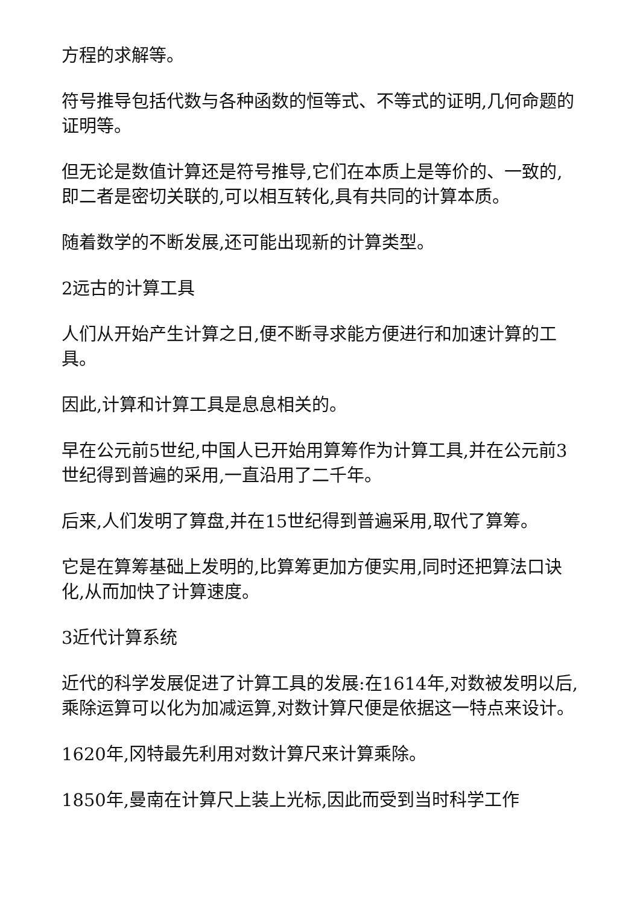方程的求解等。
符号推导包括代数与各种函数的恒等式、不等式的证明,几何命题的证明等。
但无论是数值计算还是符号推导,它们在本质上是等价的、一致的,即二者是密切关联的,可以相互转化,具有共同的计算本质。
随着数学的不断发展,还可能出现新的计算类型。
2远古的计算工具
人们从开始产生计算之日,便不断寻求能方便进行和加速计算的工具。
因此,计算和计算工具是息息相关的。
早在公元前5世纪,中国人已开始用算筹作为计算工具,并在公元前3世纪得到普遍的采用,一直沿用了二千年。
后来,人们发明了算盘,并在15世纪得到普遍采用,取代了算筹。
它是在算筹基础上发明的,比算筹更加方便实用,同时还把算法口诀化,从而加快了计算速度。
3近代计算系统
近代的科学发展促进了计算工具的发展:在1614年,对数被发明以后,乘除运算可以化为加减运算,对数计算尺便是依据这一特点来设计。
1620年,冈特最先利用对数计算尺来计算乘除。
1850年,曼南在计算尺上装上光标,因此而受到当时科学工作